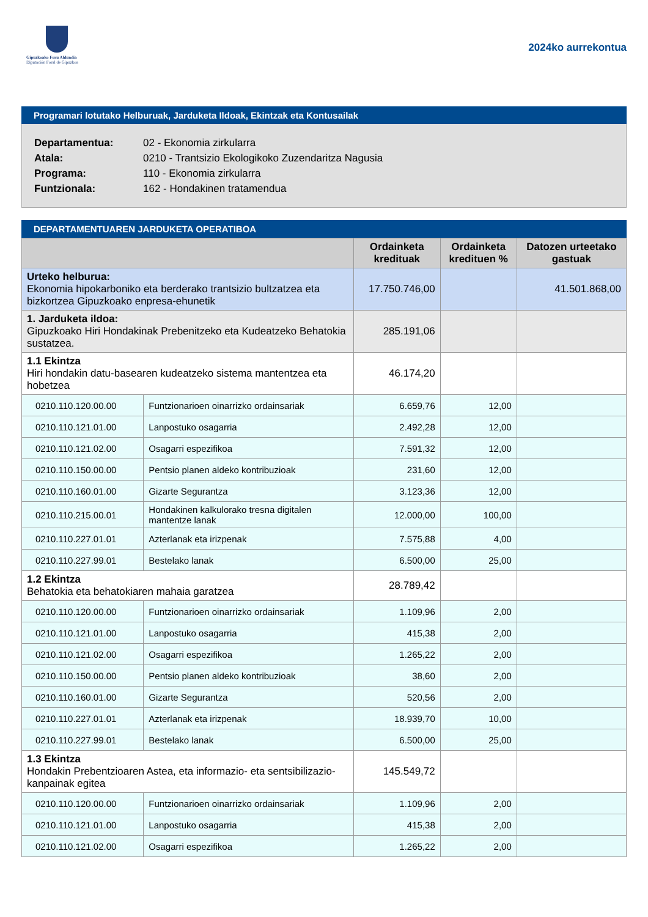Gipuzkoako Foru Aldundia
Diputación Foral de Gipuzkoa
2024ko aurrekontua
Programari lotutako Helburuak, Jarduketa Ildoak, Ekintzak eta Kontusailak
Departamentua: 02 - Ekonomia zirkularra
Atala: 0210 - Trantsizio Ekologikoko Zuzendaritza Nagusia
Programa: 110 - Ekonomia zirkularra
Funtzionala: 162 - Hondakinen tratamendua
DEPARTAMENTUAREN JARDUKETA OPERATIBOA
| | | Ordainketa kredituak | Ordainketa kredituen % | Datozen urteetako gastuak |
| --- | --- | --- | --- | --- |
| Urteko helburua: Ekonomia hipokarboniko eta berderako trantsizio bultzatzea eta bizkortzea Gipuzkoako enpresa-ehunetik | | 17.750.746,00 | | 41.501.868,00 |
| 1. Jarduketa ildoa: Gipuzkoako Hiri Hondakinak Prebenitzeko eta Kudeatzeko Behatokia sustatzea. | | 285.191,06 | | |
| 1.1 Ekintza Hiri hondakin datu-basearen kudeatzeko sistema mantentzea eta hobetzea | | 46.174,20 | | |
| 0210.110.120.00.00 | Funtzionarioen oinarrizko ordainsariak | 6.659,76 | 12,00 | |
| 0210.110.121.01.00 | Lanpostuko osagarria | 2.492,28 | 12,00 | |
| 0210.110.121.02.00 | Osagarri espezifikoa | 7.591,32 | 12,00 | |
| 0210.110.150.00.00 | Pentsio planen aldeko kontribuzioak | 231,60 | 12,00 | |
| 0210.110.160.01.00 | Gizarte Segurantza | 3.123,36 | 12,00 | |
| 0210.110.215.00.01 | Hondakinen kalkulorako tresna digitalen mantentze lanak | 12.000,00 | 100,00 | |
| 0210.110.227.01.01 | Azterlanak eta irizpenak | 7.575,88 | 4,00 | |
| 0210.110.227.99.01 | Bestelako lanak | 6.500,00 | 25,00 | |
| 1.2 Ekintza Behatokia eta behatokiaren mahaia garatzea | | 28.789,42 | | |
| 0210.110.120.00.00 | Funtzionarioen oinarrizko ordainsariak | 1.109,96 | 2,00 | |
| 0210.110.121.01.00 | Lanpostuko osagarria | 415,38 | 2,00 | |
| 0210.110.121.02.00 | Osagarri espezifikoa | 1.265,22 | 2,00 | |
| 0210.110.150.00.00 | Pentsio planen aldeko kontribuzioak | 38,60 | 2,00 | |
| 0210.110.160.01.00 | Gizarte Segurantza | 520,56 | 2,00 | |
| 0210.110.227.01.01 | Azterlanak eta irizpenak | 18.939,70 | 10,00 | |
| 0210.110.227.99.01 | Bestelako lanak | 6.500,00 | 25,00 | |
| 1.3 Ekintza Hondakin Prebentzioaren Astea, eta informazio- eta sentsibilizazio-kanpainak egitea | | 145.549,72 | | |
| 0210.110.120.00.00 | Funtzionarioen oinarrizko ordainsariak | 1.109,96 | 2,00 | |
| 0210.110.121.01.00 | Lanpostuko osagarria | 415,38 | 2,00 | |
| 0210.110.121.02.00 | Osagarri espezifikoa | 1.265,22 | 2,00 | |